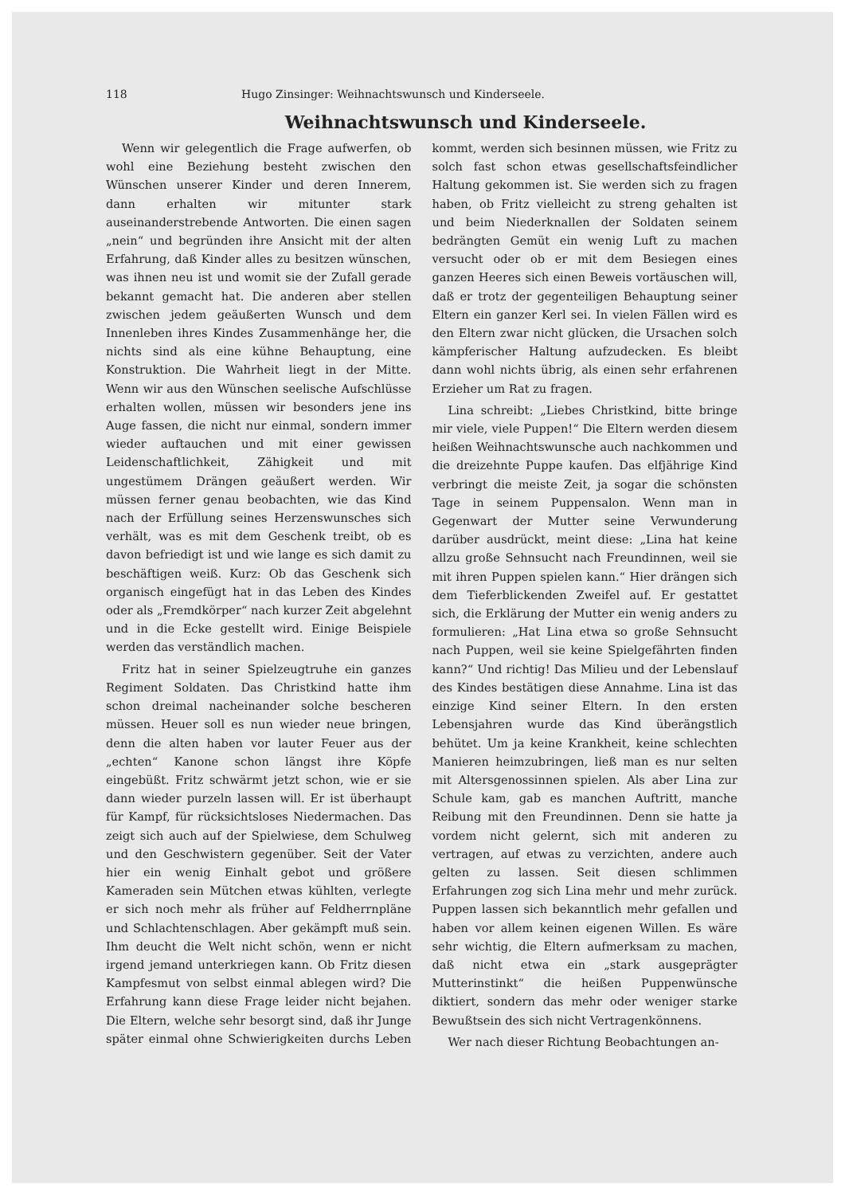118 Hugo Zinsinger: Weihnachtswunsch und Kinderseele.
Weihnachtswunsch und Kinderseele.
Wenn wir gelegentlich die Frage aufwerfen, ob wohl eine Beziehung besteht zwischen den Wünschen unserer Kinder und deren Innerem, dann erhalten wir mitunter stark auseinanderstrebende Antworten. Die einen sagen „nein“ und begründen ihre Ansicht mit der alten Erfahrung, daß Kinder alles zu besitzen wünschen, was ihnen neu ist und womit sie der Zufall gerade bekannt gemacht hat. Die anderen aber stellen zwischen jedem geäußerten Wunsch und dem Innenleben ihres Kindes Zusammenhänge her, die nichts sind als eine kühne Behauptung, eine Konstruktion. Die Wahrheit liegt in der Mitte. Wenn wir aus den Wünschen seelische Aufschlüsse erhalten wollen, müssen wir besonders jene ins Auge fassen, die nicht nur einmal, sondern immer wieder auftauchen und mit einer gewissen Leidenschaftlichkeit, Zähigkeit und mit ungestümem Drängen geäußert werden. Wir müssen ferner genau beobachten, wie das Kind nach der Erfüllung seines Herzenswunsches sich verhält, was es mit dem Geschenk treibt, ob es davon befriedigt ist und wie lange es sich damit zu beschäftigen weiß. Kurz: Ob das Geschenk sich organisch eingefügt hat in das Leben des Kindes oder als „Fremdkörper“ nach kurzer Zeit abgelehnt und in die Ecke gestellt wird. Einige Beispiele werden das verständlich machen.
Fritz hat in seiner Spielzeugtruhe ein ganzes Regiment Soldaten. Das Christkind hatte ihm schon dreimal nacheinander solche bescheren müssen. Heuer soll es nun wieder neue bringen, denn die alten haben vor lauter Feuer aus der „echten“ Kanone schon längst ihre Köpfe eingebüßt. Fritz schwärmt jetzt schon, wie er sie dann wieder purzeln lassen will. Er ist überhaupt für Kampf, für rücksichtsloses Niedermachen. Das zeigt sich auch auf der Spielwiese, dem Schulweg und den Geschwistern gegenüber. Seit der Vater hier ein wenig Einhalt gebot und größere Kameraden sein Mütchen etwas kühlten, verlegte er sich noch mehr als früher auf Feldherrnpläne und Schlachtenschlagen. Aber gekämpft muß sein. Ihm deucht die Welt nicht schön, wenn er nicht irgend jemand unterkriegen kann. Ob Fritz diesen Kampfesmut von selbst einmal ablegen wird? Die Erfahrung kann diese Frage leider nicht bejahen. Die Eltern, welche sehr besorgt sind, daß ihr Junge später einmal ohne Schwierigkeiten durchs Leben kommt, werden sich besinnen müssen, wie Fritz zu solch fast schon etwas gesellschaftsfeindlicher Haltung gekommen ist. Sie werden sich zu fragen haben, ob Fritz vielleicht zu streng gehalten ist und beim Niederknallen der Soldaten seinem bedrängten Gemüt ein wenig Luft zu machen versucht oder ob er mit dem Besiegen eines ganzen Heeres sich einen Beweis vortäuschen will, daß er trotz der gegenteiligen Behauptung seiner Eltern ein ganzer Kerl sei. In vielen Fällen wird es den Eltern zwar nicht glücken, die Ursachen solch kämpferischer Haltung aufzudecken. Es bleibt dann wohl nichts übrig, als einen sehr erfahrenen Erzieher um Rat zu fragen.
Lina schreibt: „Liebes Christkind, bitte bringe mir viele, viele Puppen!“ Die Eltern werden diesem heißen Weihnachtswunsche auch nachkommen und die dreizehnte Puppe kaufen. Das elfjährige Kind verbringt die meiste Zeit, ja sogar die schönsten Tage in seinem Puppensalon. Wenn man in Gegenwart der Mutter seine Verwunderung darüber ausdrückt, meint diese: „Lina hat keine allzu große Sehnsucht nach Freundinnen, weil sie mit ihren Puppen spielen kann.“ Hier drängen sich dem Tieferblickenden Zweifel auf. Er gestattet sich, die Erklärung der Mutter ein wenig anders zu formulieren: „Hat Lina etwa so große Sehnsucht nach Puppen, weil sie keine Spielgefährten finden kann?“ Und richtig! Das Milieu und der Lebenslauf des Kindes bestätigen diese Annahme. Lina ist das einzige Kind seiner Eltern. In den ersten Lebensjahren wurde das Kind überängstlich behütet. Um ja keine Krankheit, keine schlechten Manieren heimzubringen, ließ man es nur selten mit Altersgenossinnen spielen. Als aber Lina zur Schule kam, gab es manchen Auftritt, manche Reibung mit den Freundinnen. Denn sie hatte ja vordem nicht gelernt, sich mit anderen zu vertragen, auf etwas zu verzichten, andere auch gelten zu lassen. Seit diesen schlimmen Erfahrungen zog sich Lina mehr und mehr zurück. Puppen lassen sich bekanntlich mehr gefallen und haben vor allem keinen eigenen Willen. Es wäre sehr wichtig, die Eltern aufmerksam zu machen, daß nicht etwa ein „stark ausgeprägter Mutterinstinkt“ die heißen Puppenwünsche diktiert, sondern das mehr oder weniger starke Bewußtsein des sich nicht Vertragenkönnens.
Wer nach dieser Richtung Beobachtungen an-